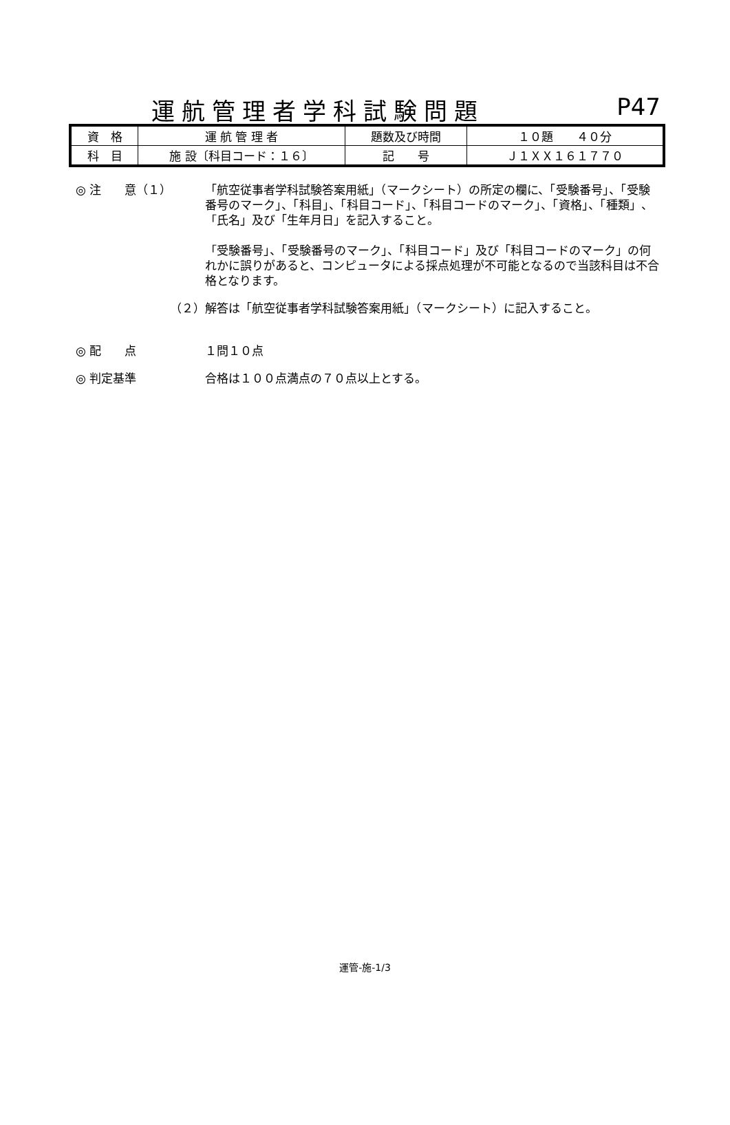運航管理者学科試験問題
P47
| 資 格 | 運 航 管 理 者 | 題数及び時間 | １０題 ４０分 |
| 科 目 | 施 設〔科目コード：１６〕 | 記 号 | Ｊ１ＸＸ１６１７７０ |
◎ 注　　意（１） 「航空従事者学科試験答案用紙」（マークシート）の所定の欄に、「受験番号」、「受験番号のマーク」、「科目」、「科目コード」、「科目コードのマーク」、「資格」、「種類」、「氏名」及び「生年月日」を記入すること。
「受験番号」、「受験番号のマーク」、「科目コード」及び「科目コードのマーク」の何れかに誤りがあると、コンピュータによる採点処理が不可能となるので当該科目は不合格となります。
（２） 解答は「航空従事者学科試験答案用紙」（マークシート）に記入すること。
◎ 配　　点 １問１０点
◎ 判定基準 合格は１００点満点の７０点以上とする。
運管-施-1/3